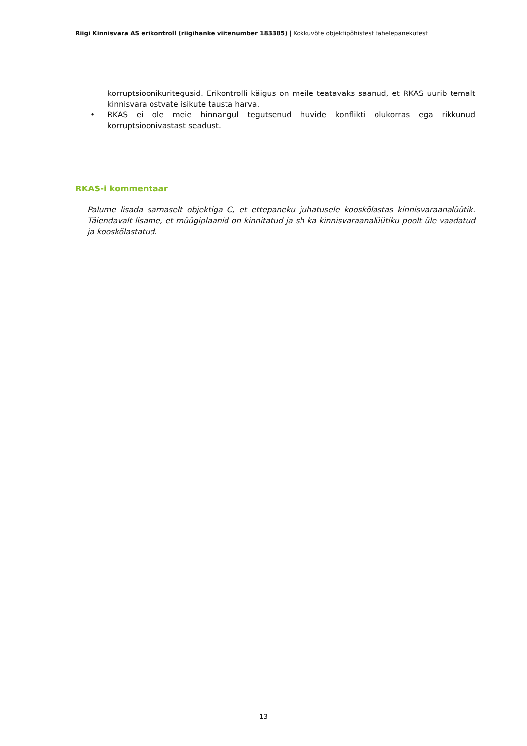Riigi Kinnisvara AS erikontroll (riigihanke viitenumber 183385) | Kokkuvõte objektipõhistest tähelepanekutest
korruptsioonikuritegusid. Erikontrolli käigus on meile teatavaks saanud, et RKAS uurib temalt kinnisvara ostvate isikute tausta harva.
• RKAS ei ole meie hinnangul tegutsenud huvide konflikti olukorras ega rikkunud korruptsioonivastast seadust.
RKAS-i kommentaar
Palume lisada sarnaselt objektiga C, et ettepaneku juhatusele kooskõlastas kinnisvaraanalüütik. Täiendavalt lisame, et müügiplaanid on kinnitatud ja sh ka kinnisvaraanalüütiku poolt üle vaadatud ja kooskõlastatud.
13